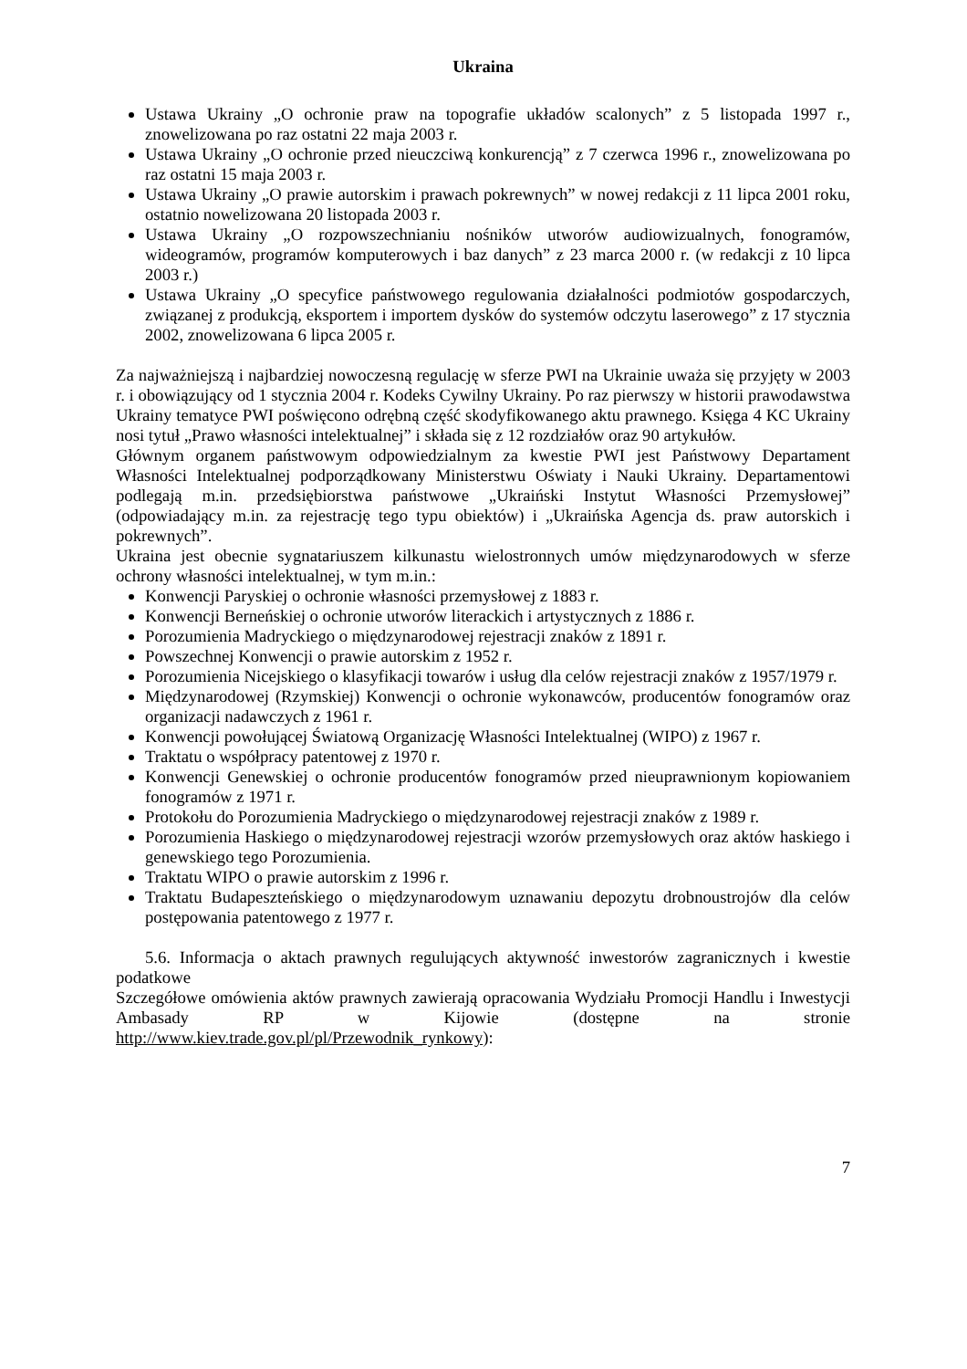Ukraina
Ustawa Ukrainy „O ochronie praw na topografie układów scalonych” z 5 listopada 1997 r., znowelizowana po raz ostatni 22 maja 2003 r.
Ustawa Ukrainy „O ochronie przed nieuczciwą konkurencją” z 7 czerwca 1996 r., znowelizowana po raz ostatni 15 maja 2003 r.
Ustawa Ukrainy „O prawie autorskim i prawach pokrewnych” w nowej redakcji z 11 lipca 2001 roku, ostatnio nowelizowana 20 listopada 2003 r.
Ustawa Ukrainy „O rozpowszechnianiu nośników utworów audiowizualnych, fonogramów, wideogramów, programów komputerowych i baz danych” z 23 marca 2000 r. (w redakcji z 10 lipca 2003 r.)
Ustawa Ukrainy „O specyfice państwowego regulowania działalności podmiotów gospodarczych, związanej z produkcją, eksportem i importem dysków do systemów odczytu laserowego” z 17 stycznia 2002, znowelizowana 6 lipca 2005 r.
Za najważniejszą i najbardziej nowoczesną regulację w sferze PWI na Ukrainie uważa się przyjęty w 2003 r. i obowiązujący od 1 stycznia 2004 r. Kodeks Cywilny Ukrainy. Po raz pierwszy w historii prawodawstwa Ukrainy tematyce PWI poświęcono odrębną część skodyfikowanego aktu prawnego. Księga 4 KC Ukrainy nosi tytuł „Prawo własności intelektualnej” i składa się z 12 rozdziałów oraz 90 artykułów.
Głównym organem państwowym odpowiedzialnym za kwestie PWI jest Państwowy Departament Własności Intelektualnej podporządkowany Ministerstwu Oświaty i Nauki Ukrainy. Departamentowi podlegają m.in. przedsiębiorstwa państwowe „Ukraiński Instytut Własności Przemysłowej” (odpowiadający m.in. za rejestrację tego typu obiektów) i „Ukraińska Agencja ds. praw autorskich i pokrewnych”.
Ukraina jest obecnie sygnatariuszem kilkunastu wielostronnych umów międzynarodowych w sferze ochrony własności intelektualnej, w tym m.in.:
Konwencji Paryskiej o ochronie własności przemysłowej z 1883 r.
Konwencji Berneńskiej o ochronie utworów literackich i artystycznych z 1886 r.
Porozumienia Madryckiego o międzynarodowej rejestracji znaków z 1891 r.
Powszechnej Konwencji o prawie autorskim z 1952 r.
Porozumienia Nicejskiego o klasyfikacji towarów i usług dla celów rejestracji znaków z 1957/1979 r.
Międzynarodowej (Rzymskiej) Konwencji o ochronie wykonawców, producentów fonogramów oraz organizacji nadawczych z 1961 r.
Konwencji powołującej Światową Organizację Własności Intelektualnej (WIPO) z 1967 r.
Traktatu o współpracy patentowej z 1970 r.
Konwencji Genewskiej o ochronie producentów fonogramów przed nieuprawnionym kopiowaniem fonogramów z 1971 r.
Protokołu do Porozumienia Madryckiego o międzynarodowej rejestracji znaków z 1989 r.
Porozumienia Haskiego o międzynarodowej rejestracji wzorów przemysłowych oraz aktów haskiego i genewskiego tego Porozumienia.
Traktatu WIPO o prawie autorskim z 1996 r.
Traktatu Budapeszteńskiego o międzynarodowym uznawaniu depozytu drobnoustrojów dla celów postępowania patentowego z 1977 r.
5.6. Informacja o aktach prawnych regulujących aktywność inwestorów zagranicznych i kwestie podatkowe
Szczegółowe omówienia aktów prawnych zawierają opracowania Wydziału Promocji Handlu i Inwestycji Ambasady RP w Kijowie (dostępne na stronie
http://www.kiev.trade.gov.pl/pl/Przewodnik_rynkowy):
7